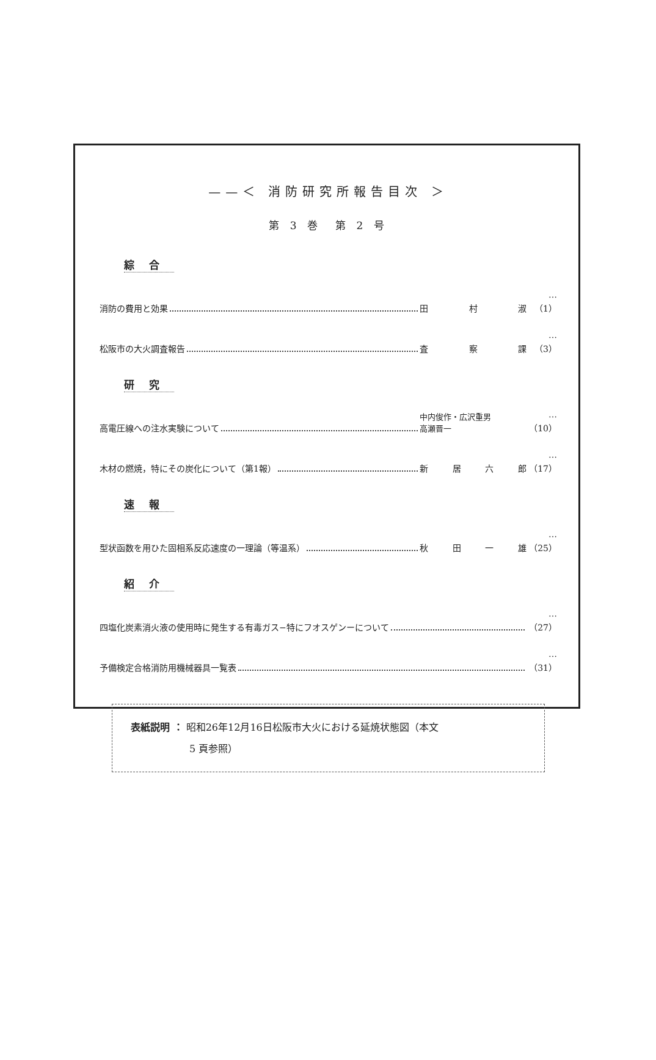——＜ 消防研究所報告目次 ＞
第 3 巻　第 2 号
綜合
消防の費用と効果 田村淑 …（1）
松阪市の大火調査報告 査察課 …（3）
研究
高電圧線への注水実験について 中内俊作・広沢重男
高瀬晋一 …（10）
木材の燃焼，特にその炭化について（第1報） 新居六郎 …（17）
速報
型状函数を用ひた固相系反応速度の一理論（等温系） 秋田一雄 …（25）
紹介
四塩化炭素消火液の使用時に発生する有毒ガス−特にフオスゲンーについて …（27）
予備検定合格消防用機械器具一覧表 …（31）
表紙説明 ： 昭和26年12月16日松阪市大火における延焼状態図（本文
　　　　　　5 頁参照）